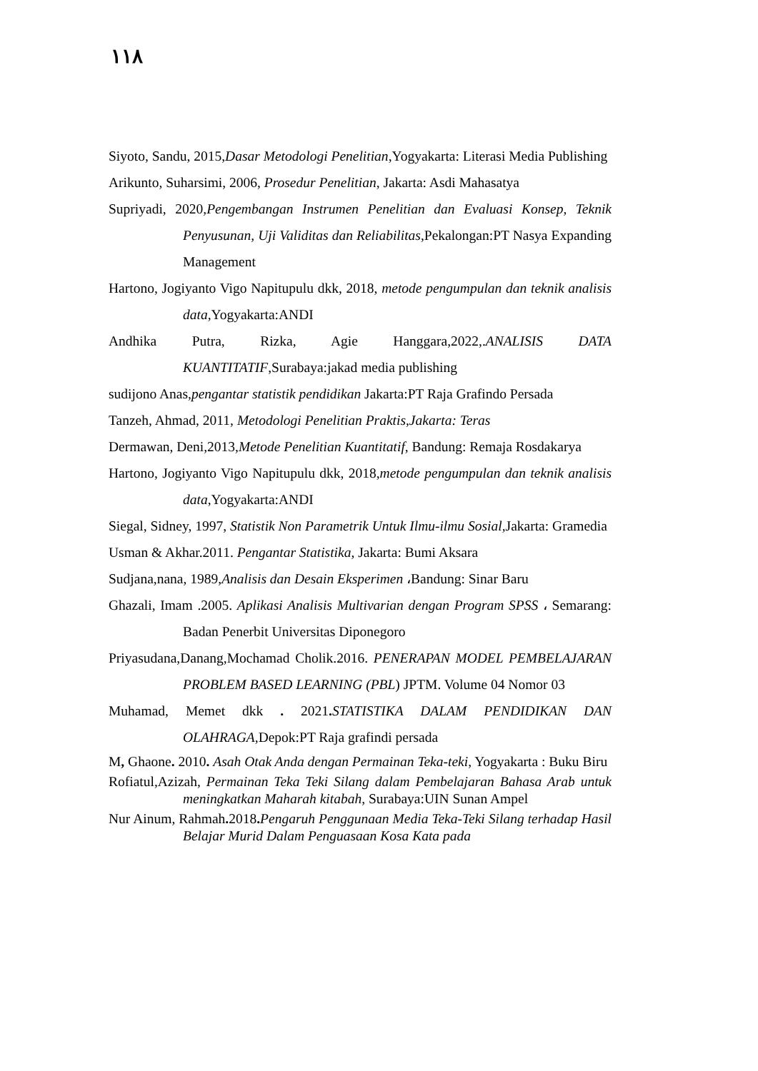١١٨
Siyoto, Sandu, 2015,Dasar Metodologi Penelitian,Yogyakarta: Literasi Media Publishing
Arikunto, Suharsimi, 2006, Prosedur Penelitian, Jakarta: Asdi Mahasatya
Supriyadi, 2020,Pengembangan Instrumen Penelitian dan Evaluasi Konsep, Teknik Penyusunan, Uji Validitas dan Reliabilitas,Pekalongan:PT Nasya Expanding Management
Hartono, Jogiyanto Vigo Napitupulu dkk, 2018, metode pengumpulan dan teknik analisis data, Yogyakarta:ANDI
Andhika Putra, Rizka, Agie Hanggara,2022,.ANALISIS DATA KUANTITATIF,Surabaya:jakad media publishing
sudijono Anas,pengantar statistik pendidikan Jakarta:PT Raja Grafindo Persada
Tanzeh, Ahmad, 2011, Metodologi Penelitian Praktis,Jakarta: Teras
Dermawan, Deni,2013,Metode Penelitian Kuantitatif, Bandung: Remaja Rosdakarya
Hartono, Jogiyanto Vigo Napitupulu dkk, 2018,metode pengumpulan dan teknik analisis data,Yogyakarta:ANDI
Siegal, Sidney, 1997, Statistik Non Parametrik Untuk Ilmu-ilmu Sosial, Jakarta: Gramedia
Usman & Akhar.2011. Pengantar Statistika, Jakarta: Bumi Aksara
Sudjana,nana, 1989,Analisis dan Desain Eksperimen ،Bandung: Sinar Baru
Ghazali, Imam .2005. Aplikasi Analisis Multivarian dengan Program SPSS ، Semarang: Badan Penerbit Universitas Diponegoro
Priyasudana,Danang,Mochamad Cholik.2016. PENERAPAN MODEL PEMBELAJARAN PROBLEM BASED LEARNING (PBL) JPTM. Volume 04 Nomor 03
Muhamad, Memet dkk . 2021. STATISTIKA DALAM PENDIDIKAN DAN OLAHRAGA,Depok:PT Raja grafindi persada
M, Ghaone. 2010. Asah Otak Anda dengan Permainan Teka-teki, Yogyakarta : Buku Biru
Rofiatul,Azizah, Permainan Teka Teki Silang dalam Pembelajaran Bahasa Arab untuk meningkatkan Maharah kitabah, Surabaya:UIN Sunan Ampel
Nur Ainum, Rahmah. 2018. Pengaruh Penggunaan Media Teka-Teki Silang terhadap Hasil Belajar Murid Dalam Penguasaan Kosa Kata pada